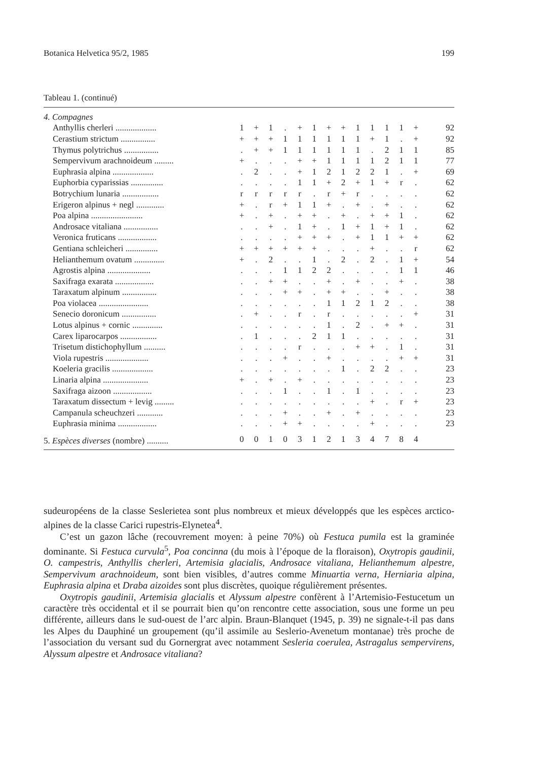Botanica Helvetica 95/2, 1985 199
Tableau 1. (continué)
| 4. Compagnes | | | | | | | | | | | | | | |
| Anthyllis cherleri ................... | 1 | + | 1 | . | + | 1 | + | + | 1 | 1 | 1 | 1 | + | 92 |
| Cerastium strictum ................ | + | + | + | 1 | 1 | 1 | 1 | 1 | 1 | + | 1 | . | + | 92 |
| Thymus polytrichus ................ | . | + | + | 1 | 1 | 1 | 1 | 1 | 1 | . | 2 | 1 | 1 | 85 |
| Sempervivum arachnoideum ......... | + | . | . | . | + | + | 1 | 1 | 1 | 1 | 2 | 1 | 1 | 77 |
| Euphrasia alpina ................... | . | 2 | . | . | + | 1 | 2 | 1 | 2 | 2 | 1 | . | + | 69 |
| Euphorbia cyparissias ............... | . | . | . | . | 1 | 1 | + | 2 | + | 1 | + | r | . | 62 |
| Botrychium lunaria ................. | r | r | r | r | r | . | r | + | r | . | . | . | . | 62 |
| Erigeron alpinus + negl ............. | + | . | r | + | 1 | 1 | + | . | + | . | + | . | . | 62 |
| Poa alpina ........................ | + | . | + | . | + | + | . | + | . | + | + | 1 | . | 62 |
| Androsace vitaliana ................ | . | . | + | . | 1 | + | . | 1 | + | 1 | + | 1 | . | 62 |
| Veronica fruticans .................. | . | . | . | . | + | + | + | . | + | 1 | 1 | + | + | 62 |
| Gentiana schleicheri ............... | + | + | + | + | + | + | . | . | . | + | . | . | r | 62 |
| Helianthemum ovatum .............. | + | . | 2 | . | . | 1 | . | 2 | . | 2 | . | 1 | + | 54 |
| Agrostis alpina .................... | . | . | . | 1 | 1 | 2 | 2 | . | . | . | . | 1 | 1 | 46 |
| Saxifraga exarata .................. | . | . | + | + | . | . | + | . | + | . | . | + | . | 38 |
| Taraxatum alpinum ................ | . | . | . | + | + | . | + | + | . | . | + | . | . | 38 |
| Poa violacea ....................... | . | . | . | . | . | . | 1 | 1 | 2 | 1 | 2 | . | . | 38 |
| Senecio doronicum ................ | . | + | . | . | r | . | r | . | . | . | . | . | + | 31 |
| Lotus alpinus + cornic .............. | . | . | . | . | . | . | 1 | . | 2 | . | + | + | . | 31 |
| Carex liparocarpos ................. | . | 1 | . | . | . | 2 | 1 | 1 | . | . | . | . | . | 31 |
| Trisetum distichophyllum .......... | . | . | . | . | r | . | . | . | + | + | . | 1 | . | 31 |
| Viola rupestris .................... | . | . | . | + | . | . | + | . | . | . | . | + | + | 31 |
| Koeleria gracilis ................... | . | . | . | . | . | . | . | 1 | . | 2 | 2 | . | . | 23 |
| Linaria alpina ..................... | + | . | + | . | + | . | . | . | . | . | . | . | . | 23 |
| Saxifraga aizoon .................. | . | . | . | 1 | . | . | 1 | . | 1 | . | . | . | . | 23 |
| Taraxatum dissectum + levig ......... | . | . | . | . | . | . | . | . | . | + | . | r | + | 23 |
| Campanula scheuchzeri ............ | . | . | . | + | . | . | + | . | + | . | . | . | . | 23 |
| Euphrasia minima .................. | . | . | . | + | + | . | . | . | . | + | . | . | . | 23 |
| 5. Espèces diverses (nombre) .......... | 0 | 0 | 1 | 0 | 3 | 1 | 2 | 1 | 3 | 4 | 7 | 8 | 4 | |
sudeuropéens de la classe Seslerietea sont plus nombreux et mieux développés que les espèces arctico-alpines de la classe Carici rupestris-Elynetea<sup>4</sup>.
C’est un gazon lâche (recouvrement moyen: à peine 70%) où Festuca pumila est la graminée dominante. Si Festuca curvula<sup>5</sup>, Poa concinna (du mois à l’époque de la floraison), Oxytropis gaudinii, O. campestris, Anthyllis cherleri, Artemisia glacialis, Androsace vitaliana, Helianthemum alpestre, Sempervivum arachnoideum, sont bien visibles, d’autres comme Minuartia verna, Herniaria alpina, Euphrasia alpina et Draba aizoides sont plus discrètes, quoique régulièrement présentes.
Oxytropis gaudinii, Artemisia glacialis et Alyssum alpestre confèrent à l’Artemisio-Festucetum un caractère très occidental et il se pourrait bien qu’on rencontre cette association, sous une forme un peu différente, ailleurs dans le sud-ouest de l’arc alpin. Braun-Blanquet (1945, p. 39) ne signale-t-il pas dans les Alpes du Dauphiné un groupement (qu’il assimile au Seslerio-Avenetum montanae) très proche de l’association du versant sud du Gornergrat avec notamment Sesleria coerulea, Astragalus sempervirens, Alyssum alpestre et Androsace vitaliana?